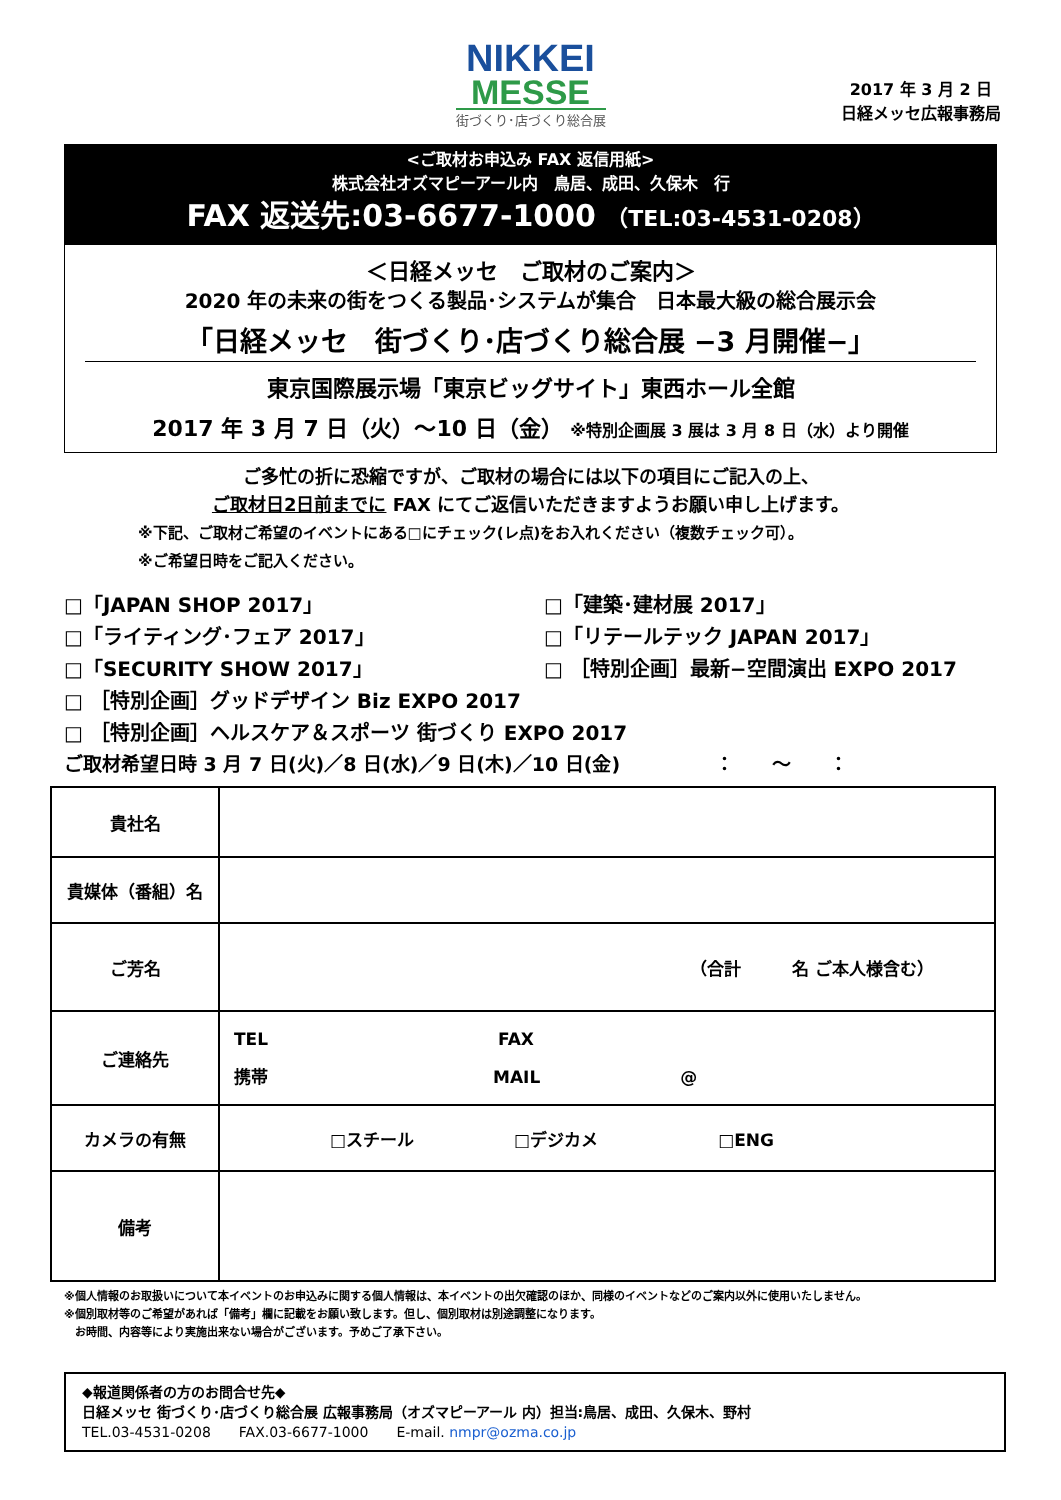NIKKEI
MESSE
街づくり･店づくり総合展
2017 年 3 月 2 日
日経メッセ広報事務局
<ご取材お申込み FAX 返信用紙>
株式会社オズマピーアール内　鳥居、成田、久保木　行
FAX 返送先:03-6677-1000 （TEL:03-4531-0208）
＜日経メッセ　ご取材のご案内＞
2020 年の未来の街をつくる製品･システムが集合　日本最大級の総合展示会
「日経メッセ　街づくり･店づくり総合展 −3 月開催−」
東京国際展示場「東京ビッグサイト」東西ホール全館
2017 年 3 月 7 日（火）～10 日（金） ※特別企画展 3 展は 3 月 8 日（水）より開催
ご多忙の折に恐縮ですが、ご取材の場合には以下の項目にご記入の上、
ご取材日2日前までに FAX にてご返信いただきますようお願い申し上げます。
※下記、ご取材ご希望のイベントにある□にチェック(レ点)をお入れください（複数チェック可）。
※ご希望日時をご記入ください。
□「JAPAN SHOP 2017」
□「建築･建材展 2017」
□「ライティング･フェア 2017」
□「リテールテック JAPAN 2017」
□「SECURITY SHOW 2017」
□ ［特別企画］最新−空間演出 EXPO 2017
□ ［特別企画］グッドデザイン Biz EXPO 2017
□ ［特別企画］ヘルスケア＆スポーツ 街づくり EXPO 2017
ご取材希望日時 3 月 7 日(火)／8 日(水)／9 日(木)／10 日(金)　　　　　：　　～　　：
| 貴社名 | |
| 貴媒体（番組）名 | |
| ご芳名 | （合計 名 ご本人様含む） |
| ご連絡先 | TEL FAX 携帯 MAIL @ |
| カメラの有無 | □スチール □デジカメ □ENG |
| 備考 | |
※個人情報のお取扱いについて本イベントのお申込みに関する個人情報は、本イベントの出欠確認のほか、同様のイベントなどのご案内以外に使用いたしません。
※個別取材等のご希望があれば「備考」欄に記載をお願い致します。但し、個別取材は別途調整になります。
　お時間、内容等により実施出来ない場合がございます。予めご了承下さい。
◆報道関係者の方のお問合せ先◆
日経メッセ 街づくり･店づくり総合展 広報事務局（オズマピーアール 内）担当:鳥居、成田、久保木、野村
TEL.03-4531-0208　　FAX.03-6677-1000　　E-mail. nmpr@ozma.co.jp